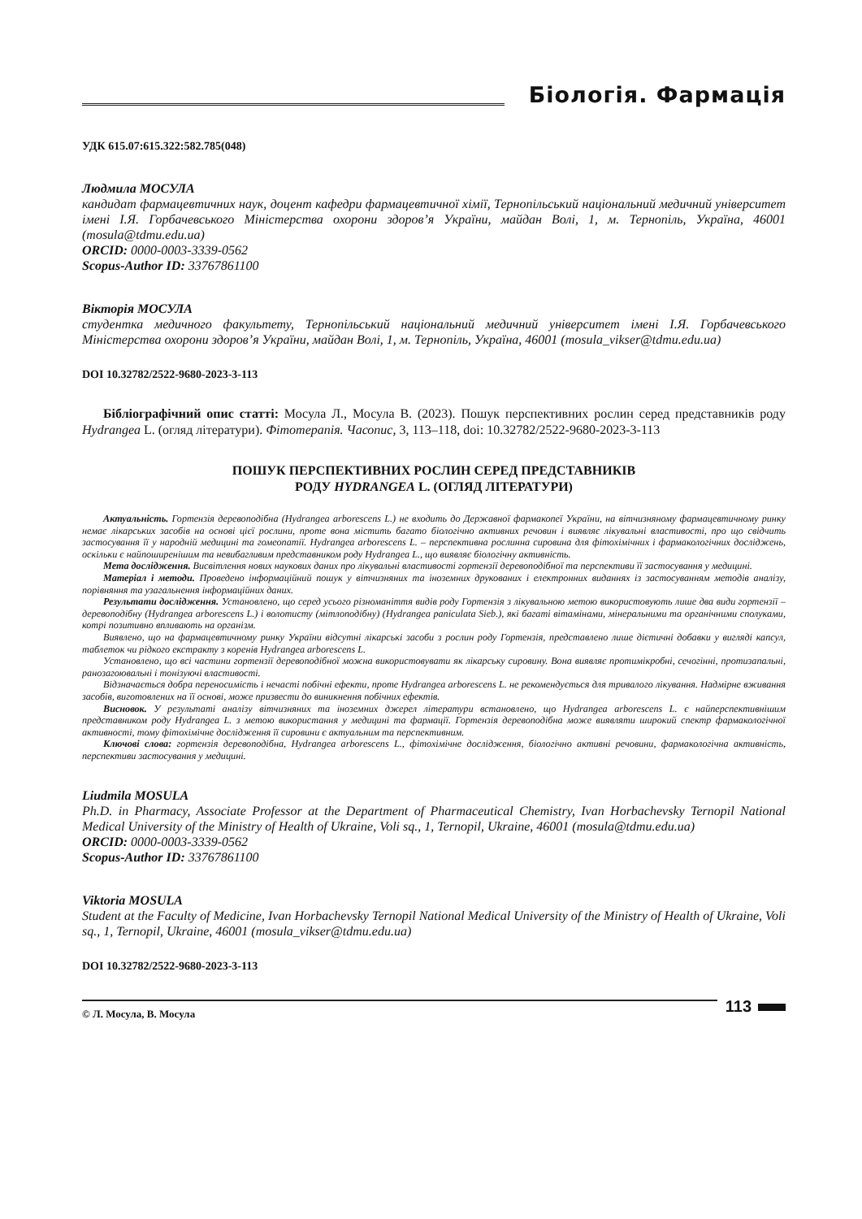Біологія. Фармація
УДК 615.07:615.322:582.785(048)
Людмила МОСУЛА
кандидат фармацевтичних наук, доцент кафедри фармацевтичної хімії, Тернопільський національний медичний університет імені І.Я. Горбачевського Міністерства охорони здоров’я України, майдан Волі, 1, м. Тернопіль, Україна, 46001 (mosula@tdmu.edu.ua)
ORCID: 0000-0003-3339-0562
Scopus-Author ID: 33767861100
Вікторія МОСУЛА
студентка медичного факультету, Тернопільський національний медичний університет імені І.Я. Горбачевського Міністерства охорони здоров’я України, майдан Волі, 1, м. Тернопіль, Україна, 46001 (mosula_vikser@tdmu.edu.ua)
DOI 10.32782/2522-9680-2023-3-113
Бібліографічний опис статті: Мосула Л., Мосула В. (2023). Пошук перспективних рослин серед представників роду Hydrangea L. (огляд літератури). Фітотерапія. Часопис, 3, 113–118, doi: 10.32782/2522-9680-2023-3-113
ПОШУК ПЕРСПЕКТИВНИХ РОСЛИН СЕРЕД ПРЕДСТАВНИКІВ
РОДУ HYDRANGEA L. (ОГЛЯД ЛІТЕРАТУРИ)
Актуальність. Гортензія деревоподібна (Hydrangea arborescens L.) не входить до Державної фармакопеї України, на вітчизняному фармацевтичному ринку немає лікарських засобів на основі цієї рослини, проте вона містить багато біологічно активних речовин і виявляє лікувальні властивості, про що свідчить застосування її у народній медицині та гомеопатії. Hydrangea arborescens L. – перспективна рослинна сировина для фітохімічних і фармакологічних досліджень, оскільки є найпоширенішим та невибагливим представником роду Hydrangea L., що виявляє біологічну активність.
Мета дослідження. Висвітлення нових наукових даних про лікувальні властивості гортензії деревоподібної та перспективи її застосування у медицині.
Матеріал і методи. Проведено інформаційний пошук у вітчизняних та іноземних друкованих і електронних виданнях із застосуванням методів аналізу, порівняння та узагальнення інформаційних даних.
Результати дослідження. Установлено, що серед усього різноманіття видів роду Гортензія з лікувальною метою використовують лише два види гортензії – деревоподібну (Hydrangea arborescens L.) і волотисту (мітлоподібну) (Hydrangea paniculata Sieb.), які багаті вітамінами, мінеральними та органічними сполуками, котрі позитивно впливають на організм.
Виявлено, що на фармацевтичному ринку України відсутні лікарські засоби з рослин роду Гортензія, представлено лише дієтичні добавки у вигляді капсул, таблеток чи рідкого екстракту з коренів Hydrangea arborescens L.
Установлено, що всі частини гортензії деревоподібної можна використовувати як лікарську сировину. Вона виявляє протимікробні, сечогінні, протизапальні, ранозагоювальні і тонізуючі властивості.
Відзначається добра переносимість і нечасті побічні ефекти, проте Hydrangea arborescens L. не рекомендується для тривалого лікування. Надмірне вживання засобів, виготовлених на її основі, може призвести до виникнення побічних ефектів.
Висновок. У результаті аналізу вітчизняних та іноземних джерел літератури встановлено, що Hydrangea arborescens L. є найперспективнішим представником роду Hydrangea L. з метою використання у медицині та фармації. Гортензія деревоподібна може виявляти широкий спектр фармакологічної активності, тому фітохімічне дослідження її сировини є актуальним та перспективним.
Ключові слова: гортензія деревоподібна, Hydrangea arborescens L., фітохімічне дослідження, біологічно активні речовини, фармакологічна активність, перспективи застосування у медицині.
Liudmila MOSULA
Ph.D. in Pharmacy, Associate Professor at the Department of Pharmaceutical Chemistry, Ivan Horbachevsky Ternopil National Medical University of the Ministry of Health of Ukraine, Voli sq., 1, Ternopil, Ukraine, 46001 (mosula@tdmu.edu.ua)
ORCID: 0000-0003-3339-0562
Scopus-Author ID: 33767861100
Viktoria MOSULA
Student at the Faculty of Medicine, Ivan Horbachevsky Ternopil National Medical University of the Ministry of Health of Ukraine, Voli sq., 1, Ternopil, Ukraine, 46001 (mosula_vikser@tdmu.edu.ua)
DOI 10.32782/2522-9680-2023-3-113
© Л. Мосула, В. Мосула
113